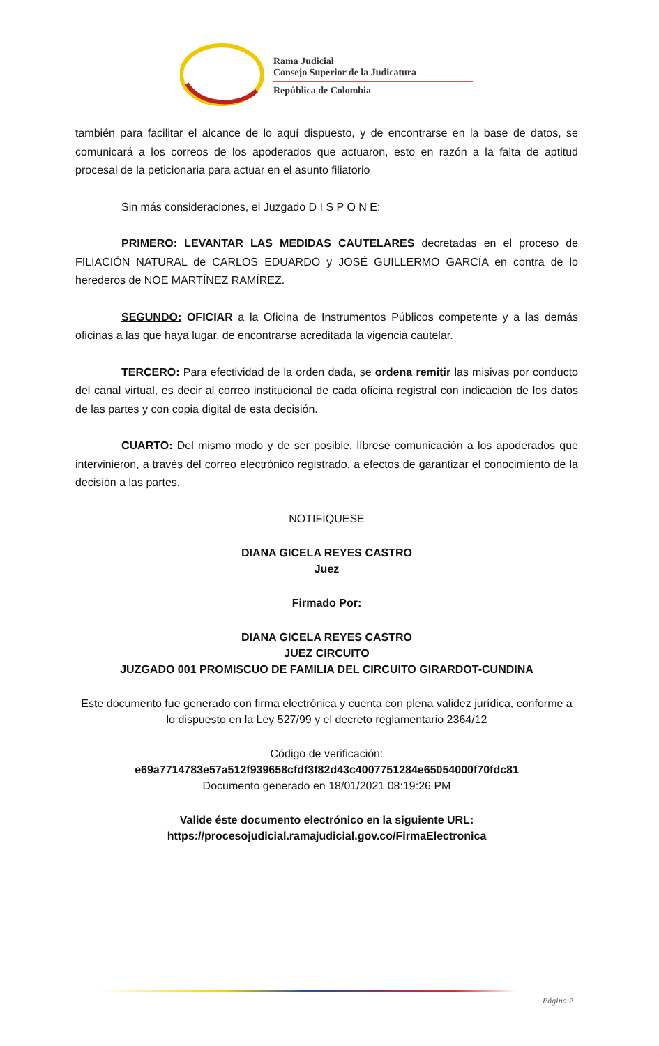Rama Judicial
Consejo Superior de la Judicatura
República de Colombia
también para facilitar el alcance de lo aquí dispuesto, y de encontrarse en la base de datos, se comunicará a los correos de los apoderados que actuaron, esto en razón a la falta de aptitud procesal de la peticionaria para actuar en el asunto filiatorio
Sin más consideraciones, el Juzgado D I S P O N E:
PRIMERO: LEVANTAR LAS MEDIDAS CAUTELARES decretadas en el proceso de FILIACIÓN NATURAL de CARLOS EDUARDO y JOSÉ GUILLERMO GARCÍA en contra de lo herederos de NOE MARTÍNEZ RAMÍREZ.
SEGUNDO: OFICIAR a la Oficina de Instrumentos Públicos competente y a las demás oficinas a las que haya lugar, de encontrarse acreditada la vigencia cautelar.
TERCERO: Para efectividad de la orden dada, se ordena remitir las misivas por conducto del canal virtual, es decir al correo institucional de cada oficina registral con indicación de los datos de las partes y con copia digital de esta decisión.
CUARTO: Del mismo modo y de ser posible, líbrese comunicación a los apoderados que intervinieron, a través del correo electrónico registrado, a efectos de garantizar el conocimiento de la decisión a las partes.
NOTIFÍQUESE
DIANA GICELA REYES CASTRO
Juez
Firmado Por:
DIANA GICELA REYES CASTRO
JUEZ CIRCUITO
JUZGADO 001 PROMISCUO DE FAMILIA DEL CIRCUITO GIRARDOT-CUNDINA
Este documento fue generado con firma electrónica y cuenta con plena validez jurídica, conforme a lo dispuesto en la Ley 527/99 y el decreto reglamentario 2364/12
Código de verificación:
e69a7714783e57a512f939658cfdf3f82d43c4007751284e65054000f70fdc81
Documento generado en 18/01/2021 08:19:26 PM
Valide éste documento electrónico en la siguiente URL:
https://procesojudicial.ramajudicial.gov.co/FirmaElectronica
Página 2